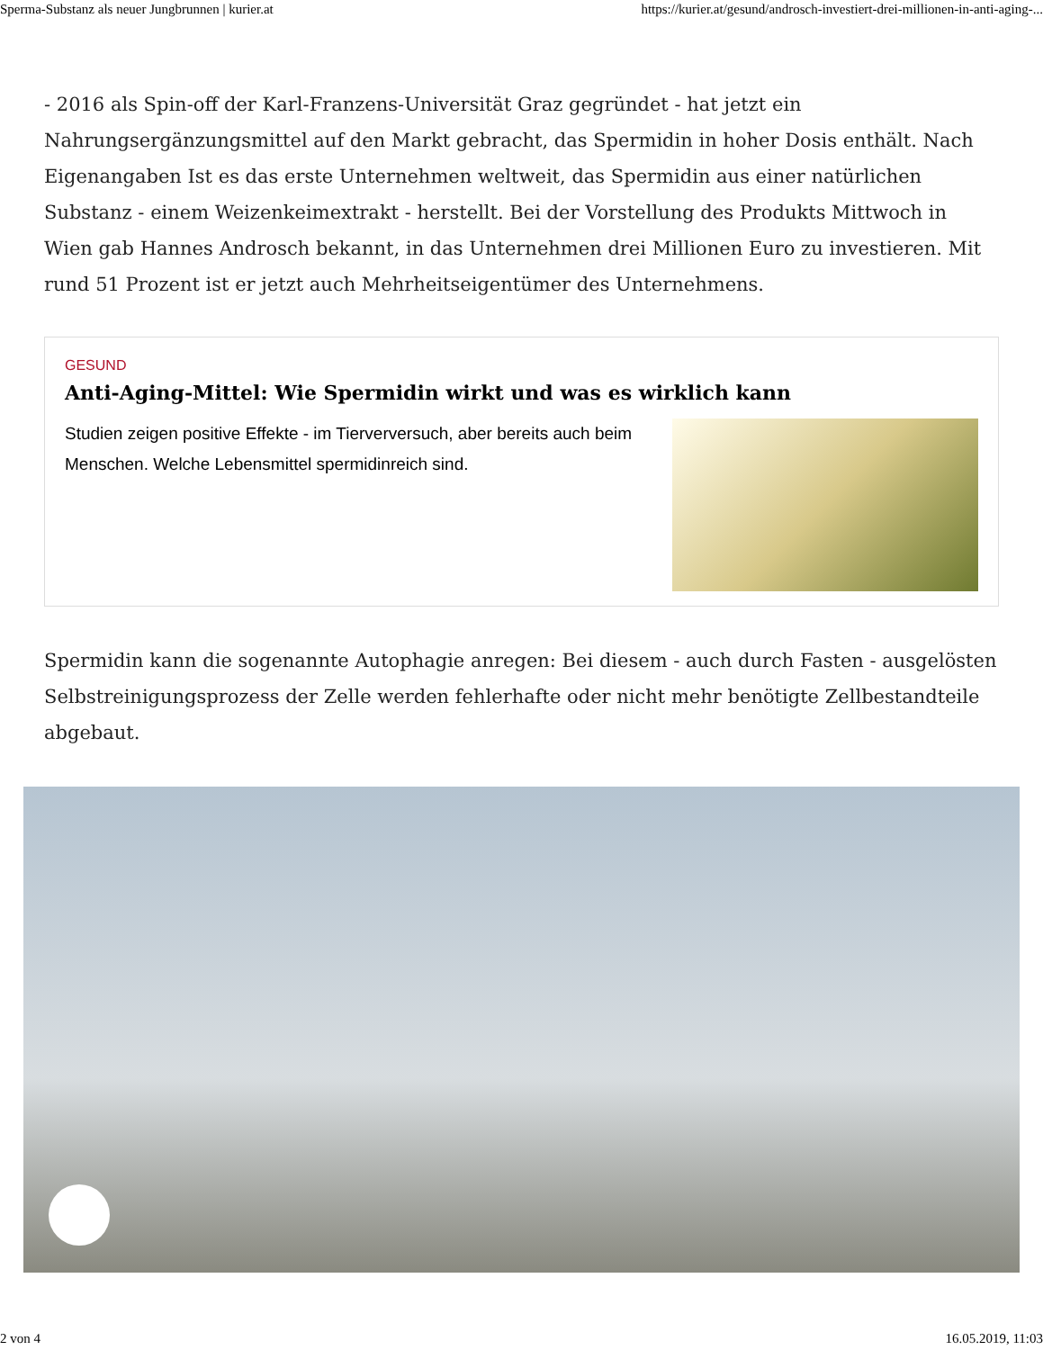Sperma-Substanz als neuer Jungbrunnen | kurier.at https://kurier.at/gesund/androsch-investiert-drei-millionen-in-anti-aging-...
- 2016 als Spin-off der Karl-Franzens-Universität Graz gegründet - hat jetzt ein Nahrungsergänzungsmittel auf den Markt gebracht, das Spermidin in hoher Dosis enthält. Nach Eigenangaben Ist es das erste Unternehmen weltweit, das Spermidin aus einer natürlichen Substanz - einem Weizenkeimextrakt - herstellt. Bei der Vorstellung des Produkts Mittwoch in Wien gab Hannes Androsch bekannt, in das Unternehmen drei Millionen Euro zu investieren. Mit rund 51 Prozent ist er jetzt auch Mehrheitseigentümer des Unternehmens.
GESUND
Anti-Aging-Mittel: Wie Spermidin wirkt und was es wirklich kann
Studien zeigen positive Effekte - im Tierverversuch, aber bereits auch beim Menschen. Welche Lebensmittel spermidinreich sind.
Spermidin kann die sogenannte Autophagie anregen: Bei diesem - auch durch Fasten - ausgelösten Selbstreinigungsprozess der Zelle werden fehlerhafte oder nicht mehr benötigte Zellbestandteile abgebaut.
2 von 4 16.05.2019, 11:03